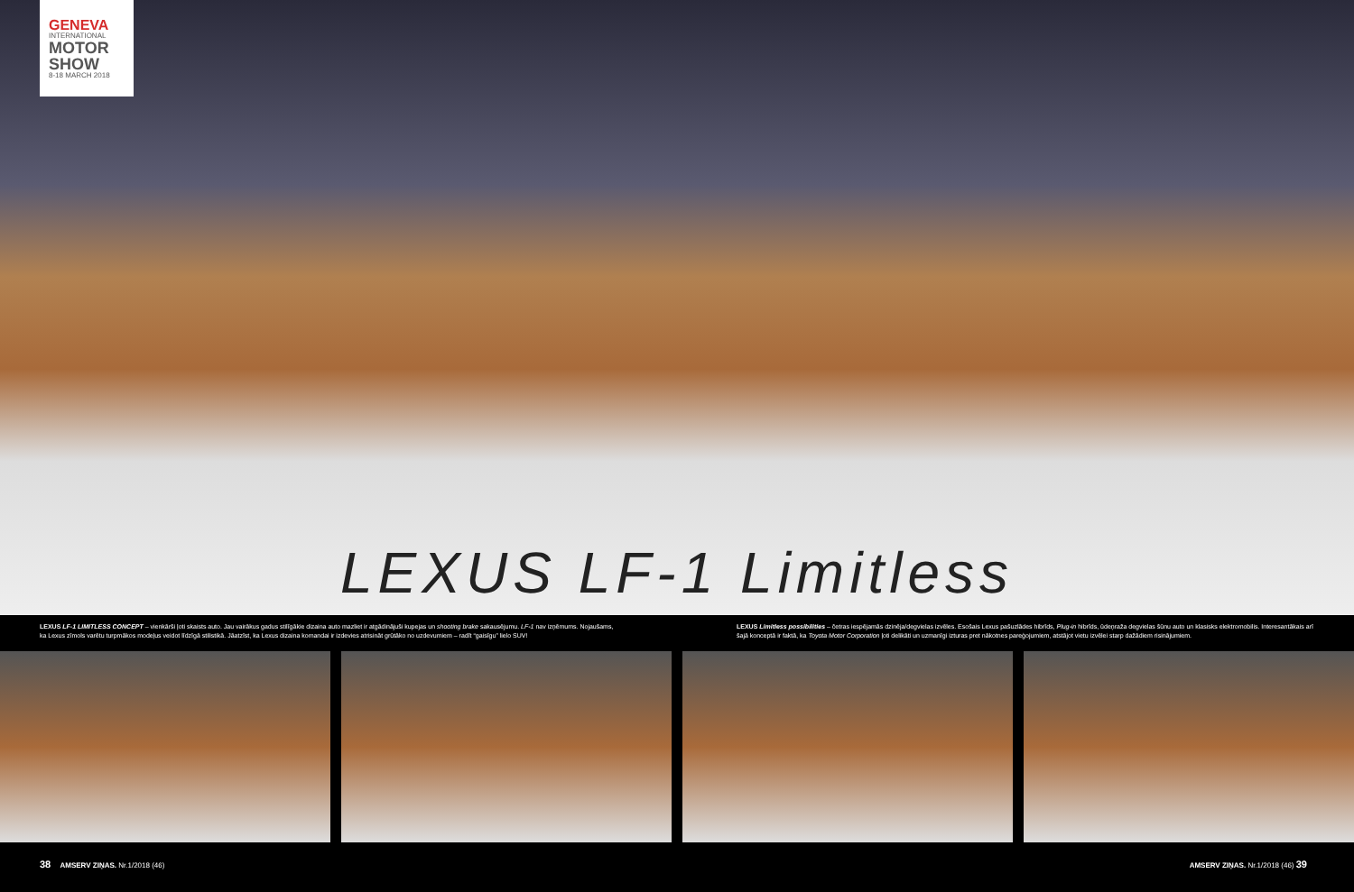GENEVA
INTERNATIONAL
MOTOR
SHOW
8-18 MARCH 2018
LEXUS LF-1 Limitless
LEXUS LF-1 LIMITLESS CONCEPT – vienkārši ļoti skaists auto. Jau vairākus gadus stilīgākie dizaina auto mazliet ir atgādinājuši kupejas un shooting brake sakausējumu. LF-1 nav izņēmums. Nojaušams, ka Lexus zīmols varētu turpmākos modeļus veidot līdzīgā stilistikā. Jāatzīst, ka Lexus dizaina komandai ir izdevies atrisināt grūtāko no uzdevumiem – radīt “gaisīgu” lielo SUV!
LEXUS Limitless possibilities – četras iespējamās dzinēja/degvielas izvēles. Esošais Lexus pašuzlādes hibrīds, Plug-in hibrīds, ūdeņraža degvielas šūnu auto un klasisks elektromobilis. Interesantākais arī šajā konceptā ir faktā, ka Toyota Motor Corporation ļoti delikāti un uzmanīgi izturas pret nākotnes pareģojumiem, atstājot vietu izvēlei starp dažādiem risinājumiem.
38 AMSERV ZIŅAS. Nr.1/2018 (46) AMSERV ZIŅAS. Nr.1/2018 (46) 39